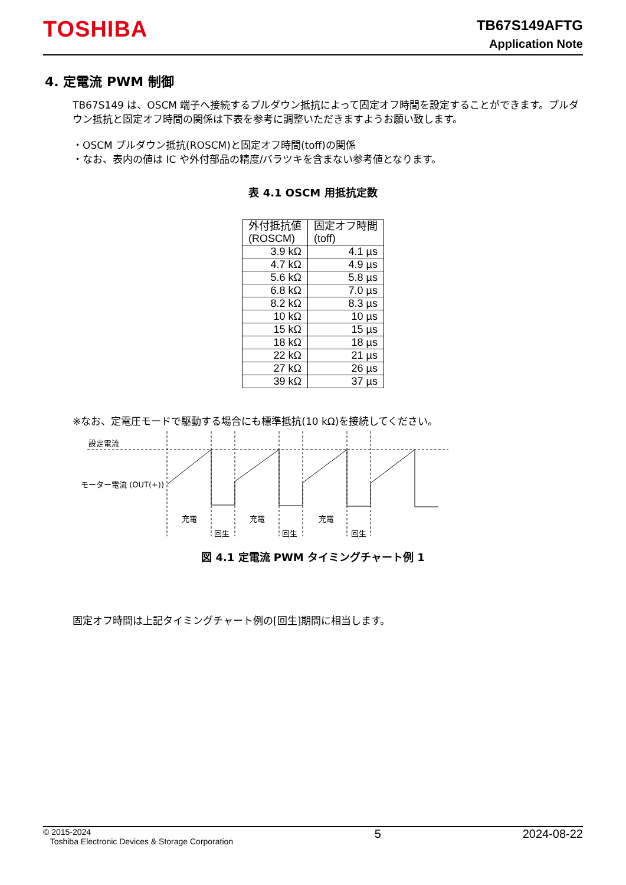TOSHIBA
TB67S149AFTG
Application Note
4. 定電流 PWM 制御
TB67S149 は、OSCM 端子へ接続するプルダウン抵抗によって固定オフ時間を設定することができます。プルダウン抵抗と固定オフ時間の関係は下表を参考に調整いただきますようお願い致します。
・OSCM プルダウン抵抗(ROSCM)と固定オフ時間(toff)の関係
・なお、表内の値は IC や外付部品の精度/バラツキを含まない参考値となります。
表 4.1 OSCM 用抵抗定数
| 外付抵抗値 (ROSCM) | 固定オフ時間 (toff) |
| --- | --- |
| 3.9 kΩ | 4.1 µs |
| 4.7 kΩ | 4.9 µs |
| 5.6 kΩ | 5.8 µs |
| 6.8 kΩ | 7.0 µs |
| 8.2 kΩ | 8.3 µs |
| 10 kΩ | 10 µs |
| 15 kΩ | 15 µs |
| 18 kΩ | 18 µs |
| 22 kΩ | 21 µs |
| 27 kΩ | 26 µs |
| 39 kΩ | 37 µs |
※なお、定電圧モードで駆動する場合にも標準抵抗(10 kΩ)を接続してください。
設定電流
モーター電流 (OUT(+))
充電
充電
充電
回生
回生
回生
図 4.1 定電流 PWM タイミングチャート例 1
固定オフ時間は上記タイミングチャート例の[回生]期間に相当します。
© 2015-2024
Toshiba Electronic Devices & Storage Corporation
5 2024-08-22